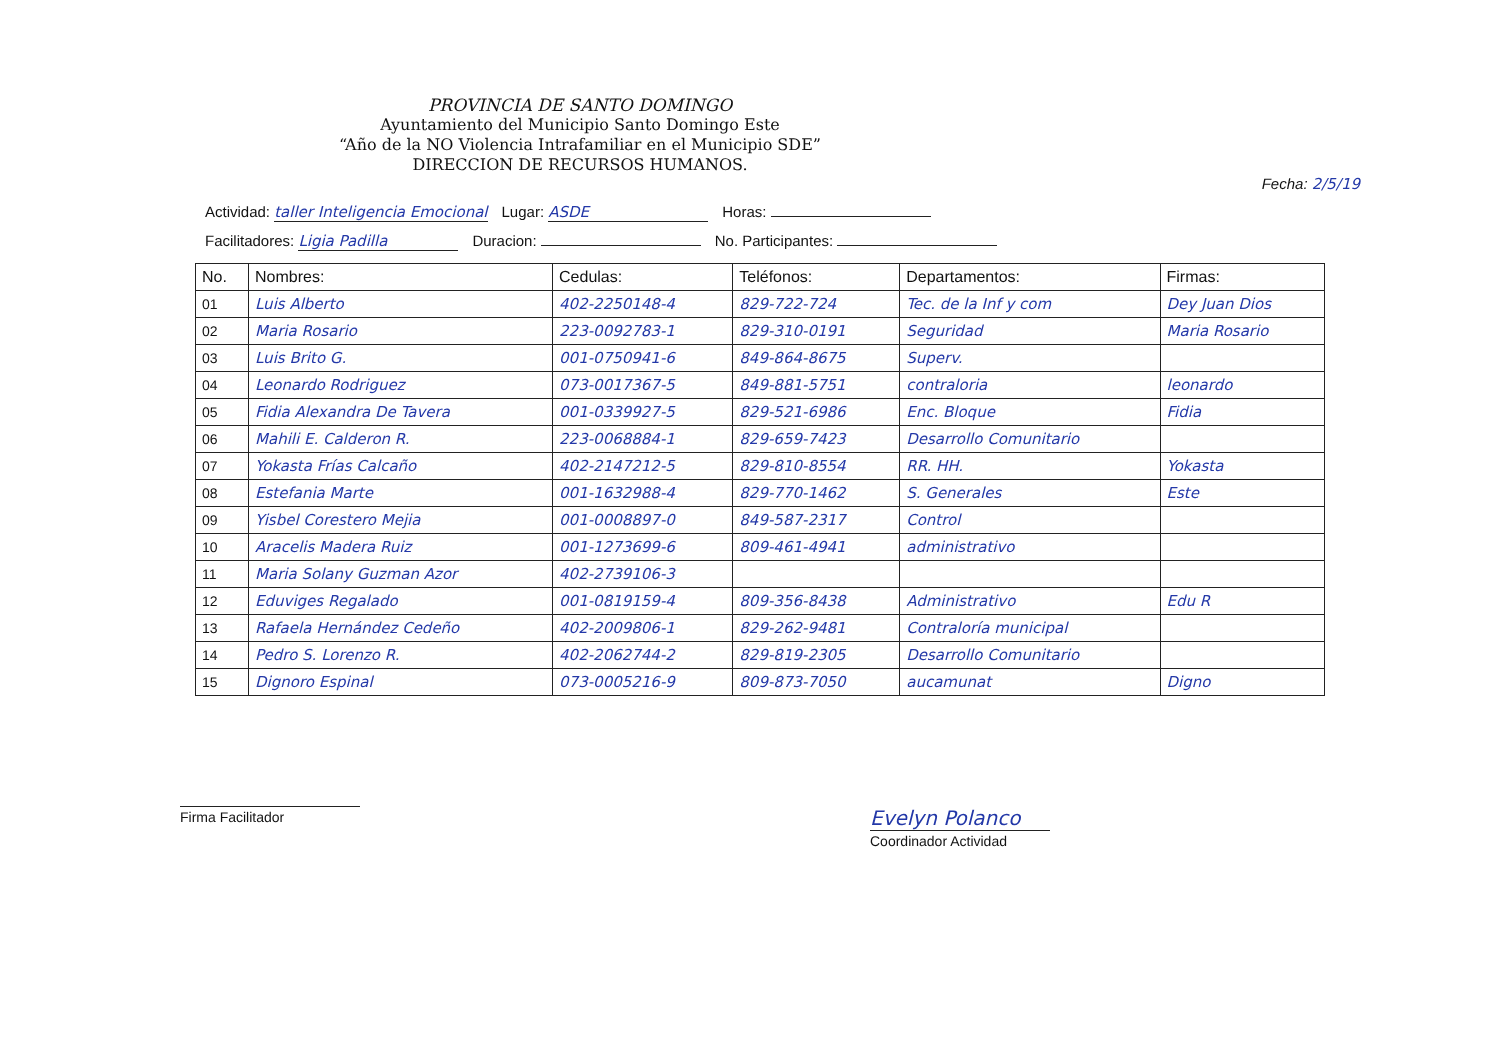PROVINCIA DE SANTO DOMINGO
Ayuntamiento del Municipio Santo Domingo Este
“Año de la NO Violencia Intrafamiliar en el Municipio SDE”
DIRECCION DE RECURSOS HUMANOS.
Fecha: 2/5/19
Actividad: taller Inteligencia Emocional Lugar: ASDE Horas:
Facilitadores: Ligia Padilla Duracion: No. Participantes:
| No. | Nombres: | Cedulas: | Teléfonos: | Departamentos: | Firmas: |
| --- | --- | --- | --- | --- | --- |
| 01 | Luis Alberto | 402-2250148-4 | 829-722-724 | Tec. de la Inf y com | Dey Juan Dios |
| 02 | Maria Rosario | 223-0092783-1 | 829-310-0191 | Seguridad | Maria Rosario |
| 03 | Luis Brito G. | 001-0750941-6 | 849-864-8675 | Superv. | |
| 04 | Leonardo Rodriguez | 073-0017367-5 | 849-881-5751 | contraloria | leonardo |
| 05 | Fidia Alexandra De Tavera | 001-0339927-5 | 829-521-6986 | Enc. Bloque | Fidia |
| 06 | Mahili E. Calderon R. | 223-0068884-1 | 829-659-7423 | Desarrollo Comunitario | |
| 07 | Yokasta Frías Calcaño | 402-2147212-5 | 829-810-8554 | RR. HH. | Yokasta |
| 08 | Estefania Marte | 001-1632988-4 | 829-770-1462 | S. Generales | Este |
| 09 | Yisbel Corestero Mejia | 001-0008897-0 | 849-587-2317 | Control | |
| 10 | Aracelis Madera Ruiz | 001-1273699-6 | 809-461-4941 | administrativo | |
| 11 | Maria Solany Guzman Azor | 402-2739106-3 | | | |
| 12 | Eduviges Regalado | 001-0819159-4 | 809-356-8438 | Administrativo | Edu R |
| 13 | Rafaela Hernández Cedeño | 402-2009806-1 | 829-262-9481 | Contraloría municipal | |
| 14 | Pedro S. Lorenzo R. | 402-2062744-2 | 829-819-2305 | Desarrollo Comunitario | |
| 15 | Dignoro Espinal | 073-0005216-9 | 809-873-7050 | aucamunat | Digno |
Firma Facilitador
Evelyn Polanco
Coordinador Actividad